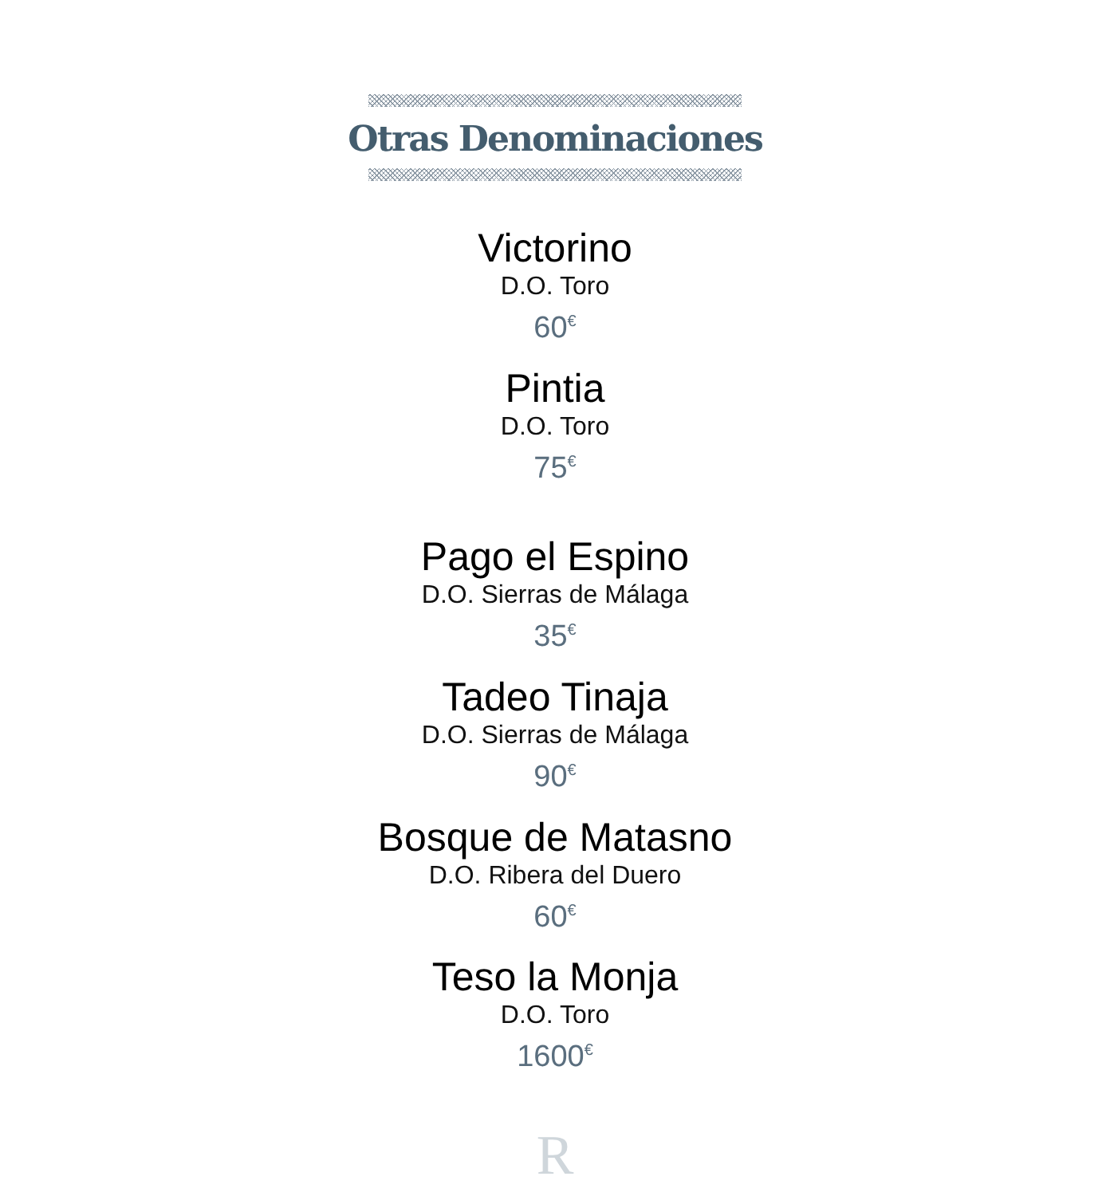Otras Denominaciones
Victorino
D.O. Toro
60<sup>€</sup>
Pintia
D.O. Toro
75<sup>€</sup>
Pago el Espino
D.O. Sierras de Málaga
35<sup>€</sup>
Tadeo Tinaja
D.O. Sierras de Málaga
90<sup>€</sup>
Bosque de Matasno
D.O. Ribera del Duero
60<sup>€</sup>
Teso la Monja
D.O. Toro
1600<sup>€</sup>
R